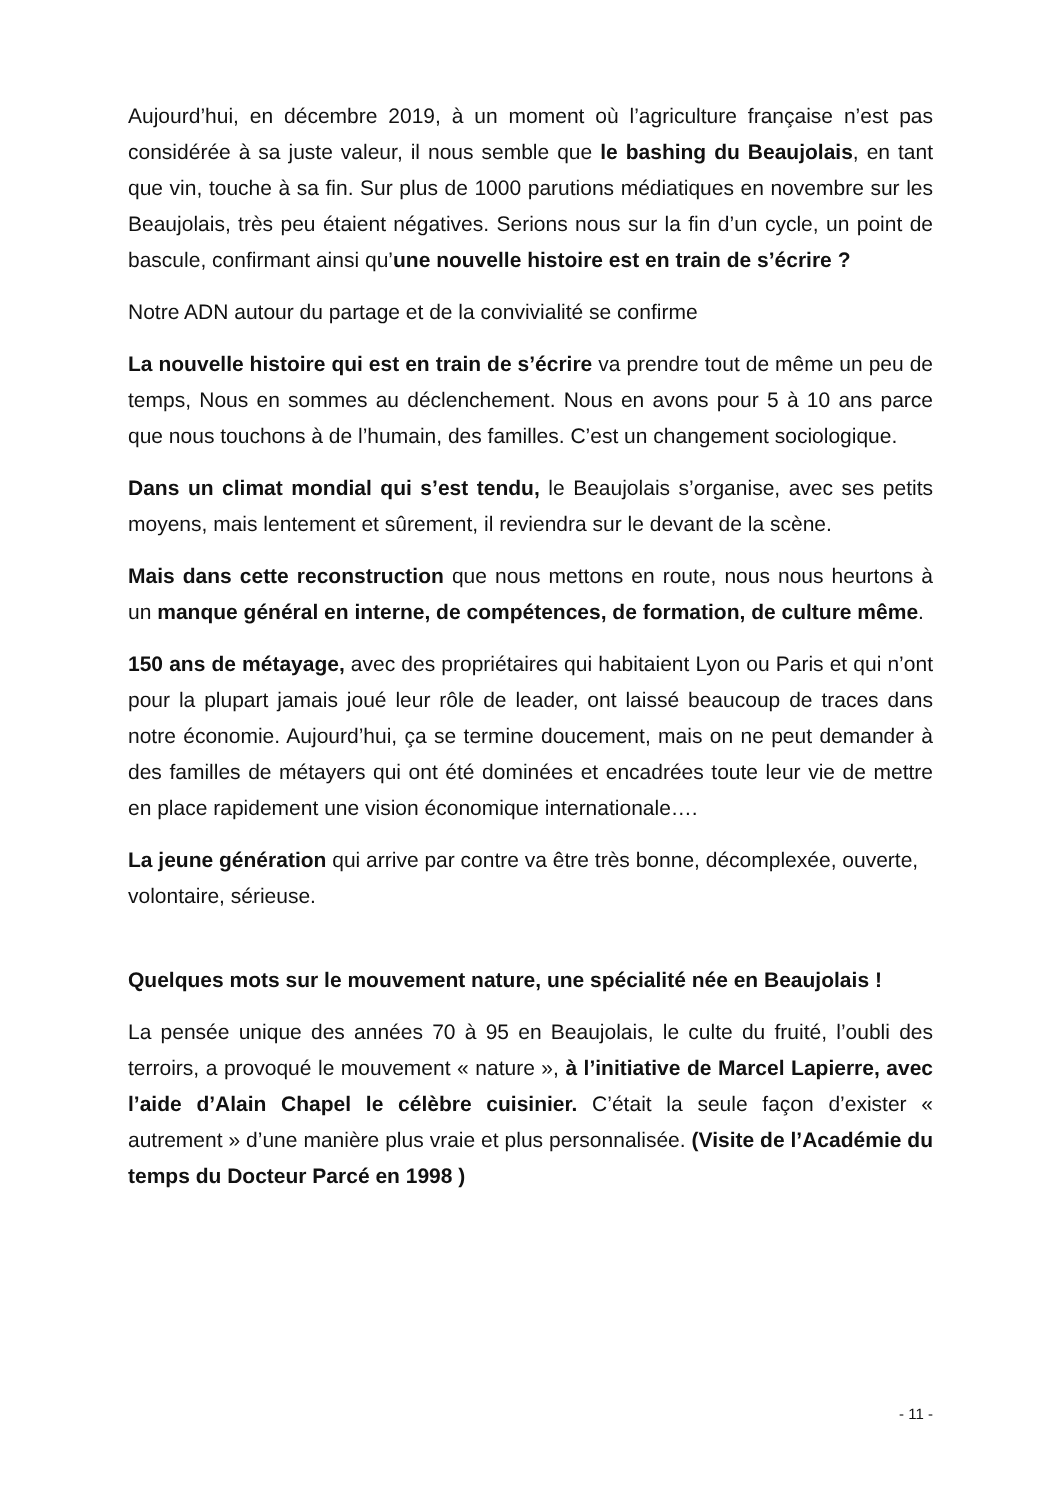Aujourd’hui, en décembre 2019, à un moment où l’agriculture française n’est pas considérée à sa juste valeur, il nous semble que le bashing du Beaujolais, en tant que vin, touche à sa fin. Sur plus de 1000 parutions médiatiques en novembre sur les Beaujolais, très peu étaient négatives. Serions nous sur la fin d’un cycle, un point de bascule, confirmant ainsi qu’une nouvelle histoire est en train de s’écrire ?
Notre ADN autour du partage et de la convivialité se confirme
La nouvelle histoire qui est en train de s’écrire va prendre tout de même un peu de temps, Nous en sommes au déclenchement. Nous en avons pour 5 à 10 ans parce que nous touchons à de l’humain, des familles. C’est un changement sociologique.
Dans un climat mondial qui s’est tendu, le Beaujolais s’organise, avec ses petits moyens, mais lentement et sûrement, il reviendra sur le devant de la scène.
Mais dans cette reconstruction que nous mettons en route, nous nous heurtons à un manque général en interne, de compétences, de formation, de culture même.
150 ans de métayage, avec des propriétaires qui habitaient Lyon ou Paris et qui n’ont pour la plupart jamais joué leur rôle de leader, ont laissé beaucoup de traces dans notre économie. Aujourd’hui, ça se termine doucement, mais on ne peut demander à des familles de métayers qui ont été dominées et encadrées toute leur vie de mettre en place rapidement une vision économique internationale….
La jeune génération qui arrive par contre va être très bonne, décomplexée, ouverte, volontaire, sérieuse.
Quelques mots sur le mouvement nature, une spécialité née en Beaujolais !
La pensée unique des années 70 à 95 en Beaujolais, le culte du fruité, l’oubli des terroirs, a provoqué le mouvement « nature », à l’initiative de Marcel Lapierre, avec l’aide d’Alain Chapel le célèbre cuisinier. C’était la seule façon d’exister « autrement » d’une manière plus vraie et plus personnalisée. (Visite de l’Académie du temps du Docteur Parcé en 1998 )
- 11 -